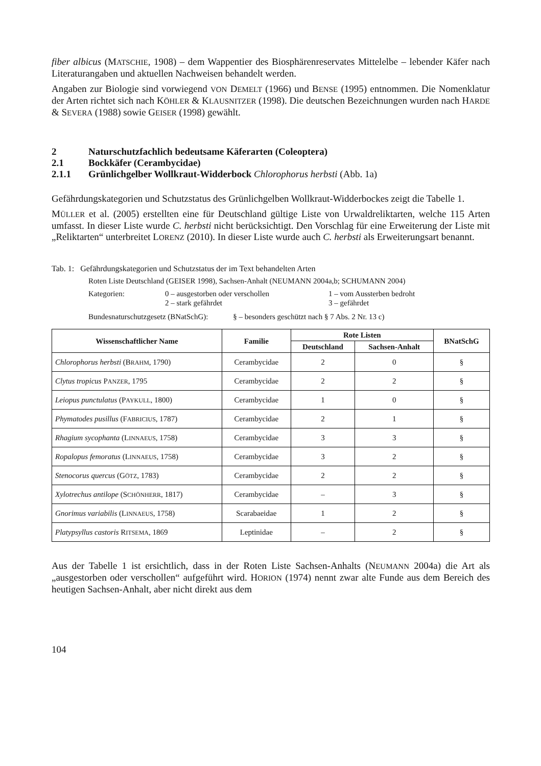fiber albicus (MATSCHIE, 1908) – dem Wappentier des Biosphärenreservates Mittelelbe – lebender Käfer nach Literaturangaben und aktuellen Nachweisen behandelt werden.
Angaben zur Biologie sind vorwiegend VON DEMELT (1966) und BENSE (1995) entnommen. Die Nomenklatur der Arten richtet sich nach KÖHLER & KLAUSNITZER (1998). Die deutschen Bezeichnungen wurden nach HARDE & SEVERA (1988) sowie GEISER (1998) gewählt.
2 Naturschutzfachlich bedeutsame Käferarten (Coleoptera)
2.1 Bockkäfer (Cerambycidae)
2.1.1 Grünlichgelber Wollkraut-Widderbock Chlorophorus herbsti (Abb. 1a)
Gefährdungskategorien und Schutzstatus des Grünlichgelben Wollkraut-Widderbockes zeigt die Tabelle 1.
MÜLLER et al. (2005) erstellten eine für Deutschland gültige Liste von Urwaldreliktarten, welche 115 Arten umfasst. In dieser Liste wurde C. herbsti nicht berücksichtigt. Den Vorschlag für eine Erweiterung der Liste mit „Reliktarten“ unterbreitet LORENZ (2010). In dieser Liste wurde auch C. herbsti als Erweiterungsart benannt.
Tab. 1: Gefährdungskategorien und Schutzstatus der im Text behandelten Arten
Roten Liste Deutschland (GEISER 1998), Sachsen-Anhalt (NEUMANN 2004a,b; SCHUMANN 2004)
Kategorien: 0 – ausgestorben oder verschollen 1 – vom Aussterben bedroht 2 – stark gefährdet 3 – gefährdet
Bundesnaturschutzgesetz (BNatSchG): § – besonders geschützt nach § 7 Abs. 2 Nr. 13 c)
| Wissenschaftlicher Name | Familie | Rote Listen | | BNatSchG |
| --- | --- | --- | --- | --- |
| | | Deutschland | Sachsen-Anhalt | |
| Chlorophorus herbsti (B RAHM , 1790) | Cerambycidae | 2 | 0 | § |
| Clytus tropicus P ANZER , 1795 | Cerambycidae | 2 | 2 | § |
| Leiopus punctulatus (P AYKULL , 1800) | Cerambycidae | 1 | 0 | § |
| Phymatodes pusillus (F ABRICIUS , 1787) | Cerambycidae | 2 | 1 | § |
| Rhagium sycophanta (L INNAEUS , 1758) | Cerambycidae | 3 | 3 | § |
| Ropalopus femoratus (L INNAEUS , 1758) | Cerambycidae | 3 | 2 | § |
| Stenocorus quercus (G ÖTZ , 1783) | Cerambycidae | 2 | 2 | § |
| Xylotrechus antilope (S CHÖNHERR , 1817) | Cerambycidae | – | 3 | § |
| Gnorimus variabilis (L INNAEUS , 1758) | Scarabaeidae | 1 | 2 | § |
| Platypsyllus castoris R ITSEMA , 1869 | Leptinidae | – | 2 | § |
Aus der Tabelle 1 ist ersichtlich, dass in der Roten Liste Sachsen-Anhalts (NEUMANN 2004a) die Art als „ausgestorben oder verschollen“ aufgeführt wird. HORION (1974) nennt zwar alte Funde aus dem Bereich des heutigen Sachsen-Anhalt, aber nicht direkt aus dem
104